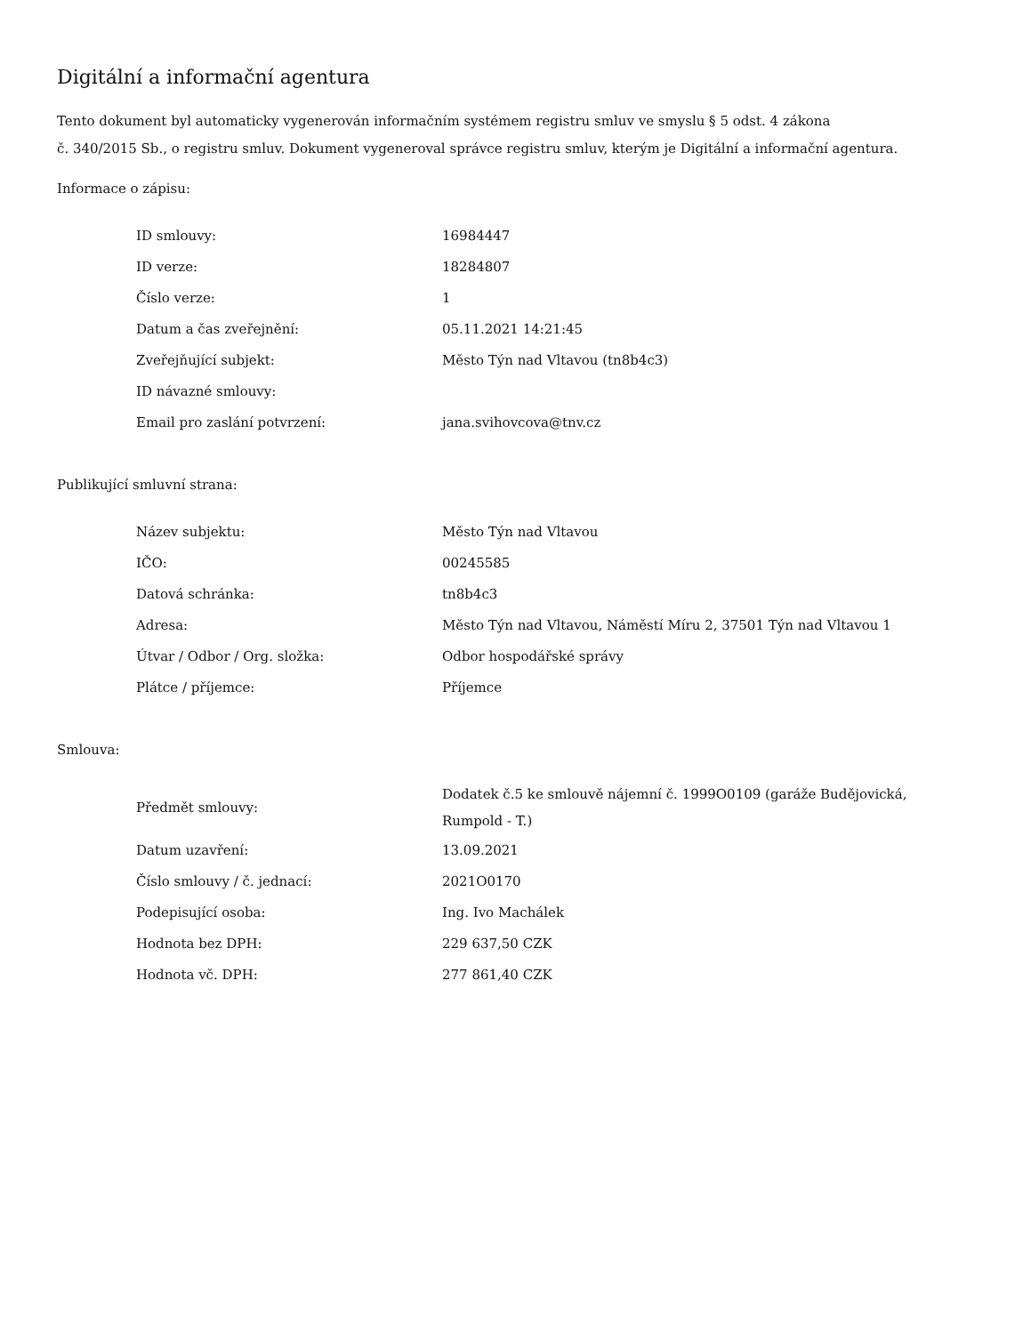Digitální a informační agentura
Tento dokument byl automaticky vygenerován informačním systémem registru smluv ve smyslu § 5 odst. 4 zákona
č. 340/2015 Sb., o registru smluv. Dokument vygeneroval správce registru smluv, kterým je Digitální a informační agentura.
Informace o zápisu:
| ID smlouvy: | 16984447 |
| ID verze: | 18284807 |
| Číslo verze: | 1 |
| Datum a čas zveřejnění: | 05.11.2021 14:21:45 |
| Zveřejňující subjekt: | Město Týn nad Vltavou (tn8b4c3) |
| ID návazné smlouvy: | |
| Email pro zaslání potvrzení: | jana.svihovcova@tnv.cz |
Publikující smluvní strana:
| Název subjektu: | Město Týn nad Vltavou |
| IČO: | 00245585 |
| Datová schránka: | tn8b4c3 |
| Adresa: | Město Týn nad Vltavou, Náměstí Míru 2, 37501 Týn nad Vltavou 1 |
| Útvar / Odbor / Org. složka: | Odbor hospodářské správy |
| Plátce / příjemce: | Příjemce |
Smlouva:
| Předmět smlouvy: | Dodatek č.5 ke smlouvě nájemní č. 1999O0109 (garáže Budějovická, Rumpold - T.) |
| Datum uzavření: | 13.09.2021 |
| Číslo smlouvy / č. jednací: | 2021O0170 |
| Podepisující osoba: | Ing. Ivo Machálek |
| Hodnota bez DPH: | 229 637,50 CZK |
| Hodnota vč. DPH: | 277 861,40 CZK |